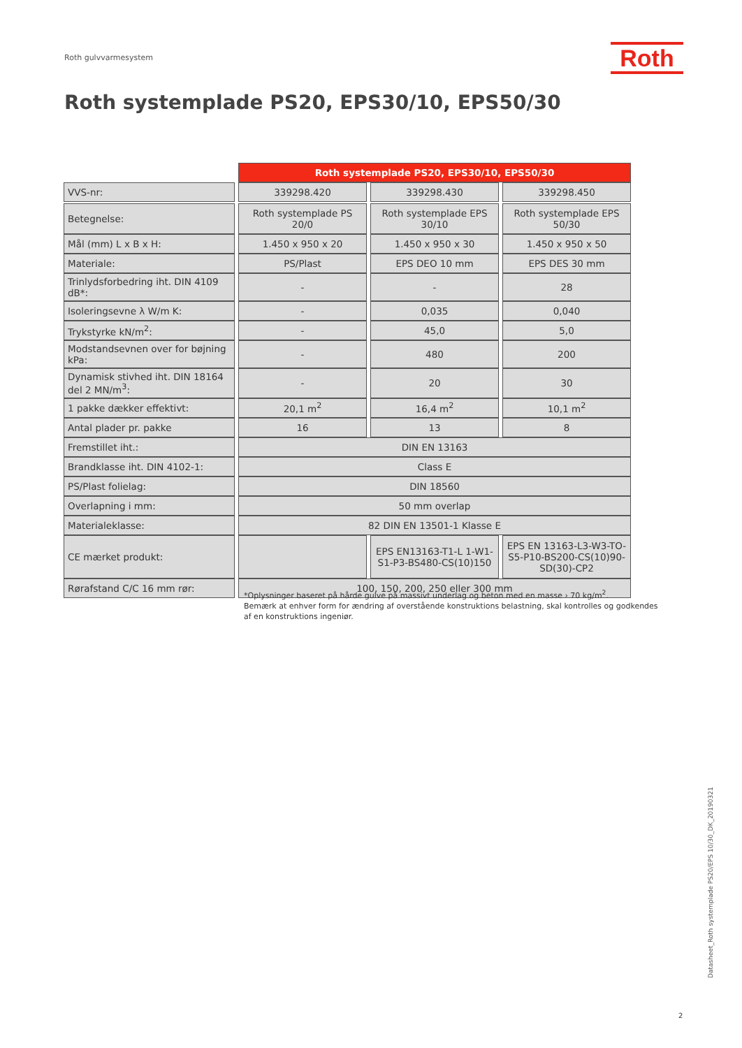Roth gulvvarmesystem Roth
Roth systemplade PS20, EPS30/10, EPS50/30
| | Roth systemplade PS20, EPS30/10, EPS50/30 | | |
| VVS-nr: | 339298.420 | 339298.430 | 339298.450 |
| Betegnelse: | Roth systemplade PS 20/0 | Roth systemplade EPS 30/10 | Roth systemplade EPS 50/30 |
| Mål (mm) L x B x H: | 1.450 x 950 x 20 | 1.450 x 950 x 30 | 1.450 x 950 x 50 |
| Materiale: | PS/Plast | EPS DEO 10 mm | EPS DES 30 mm |
| Trinlydsforbedring iht. DIN 4109 dB*: | - | - | 28 |
| Isoleringsevne λ W/m K: | - | 0,035 | 0,040 |
| Trykstyrke kN/m<sup>2</sup>: | - | 45,0 | 5,0 |
| Modstandsevnen over for bøjning kPa: | - | 480 | 200 |
| Dynamisk stivhed iht. DIN 18164 del 2 MN/m<sup>3</sup>: | - | 20 | 30 |
| 1 pakke dækker effektivt: | 20,1 m<sup>2</sup> | 16,4 m<sup>2</sup> | 10,1 m<sup>2</sup> |
| Antal plader pr. pakke | 16 | 13 | 8 |
| Fremstillet iht.: | DIN EN 13163 | | |
| Brandklasse iht. DIN 4102-1: | Class E | | |
| PS/Plast folielag: | DIN 18560 | | |
| Overlapning i mm: | 50 mm overlap | | |
| Materialeklasse: | 82 DIN EN 13501-1 Klasse E | | |
| CE mærket produkt: | | EPS EN13163-T1-L 1-W1-S1-P3-BS480-CS(10)150 | EPS EN 13163-L3-W3-TO-S5-P10-BS200-CS(10)90-SD(30)-CP2 |
| Rørafstand C/C 16 mm rør: | 100, 150, 200, 250 eller 300 mm | | |
*Oplysninger baseret på hårde gulve på massivt underlag og beton med en masse › 70 kg/m<sup>2</sup>.
Bemærk at enhver form for ændring af overstående konstruktions belastning, skal kontrolles og godkendes
af en konstruktions ingeniør.
Datasheet_Roth systemplade PS20/EPS 10/30_DK_20190321
2